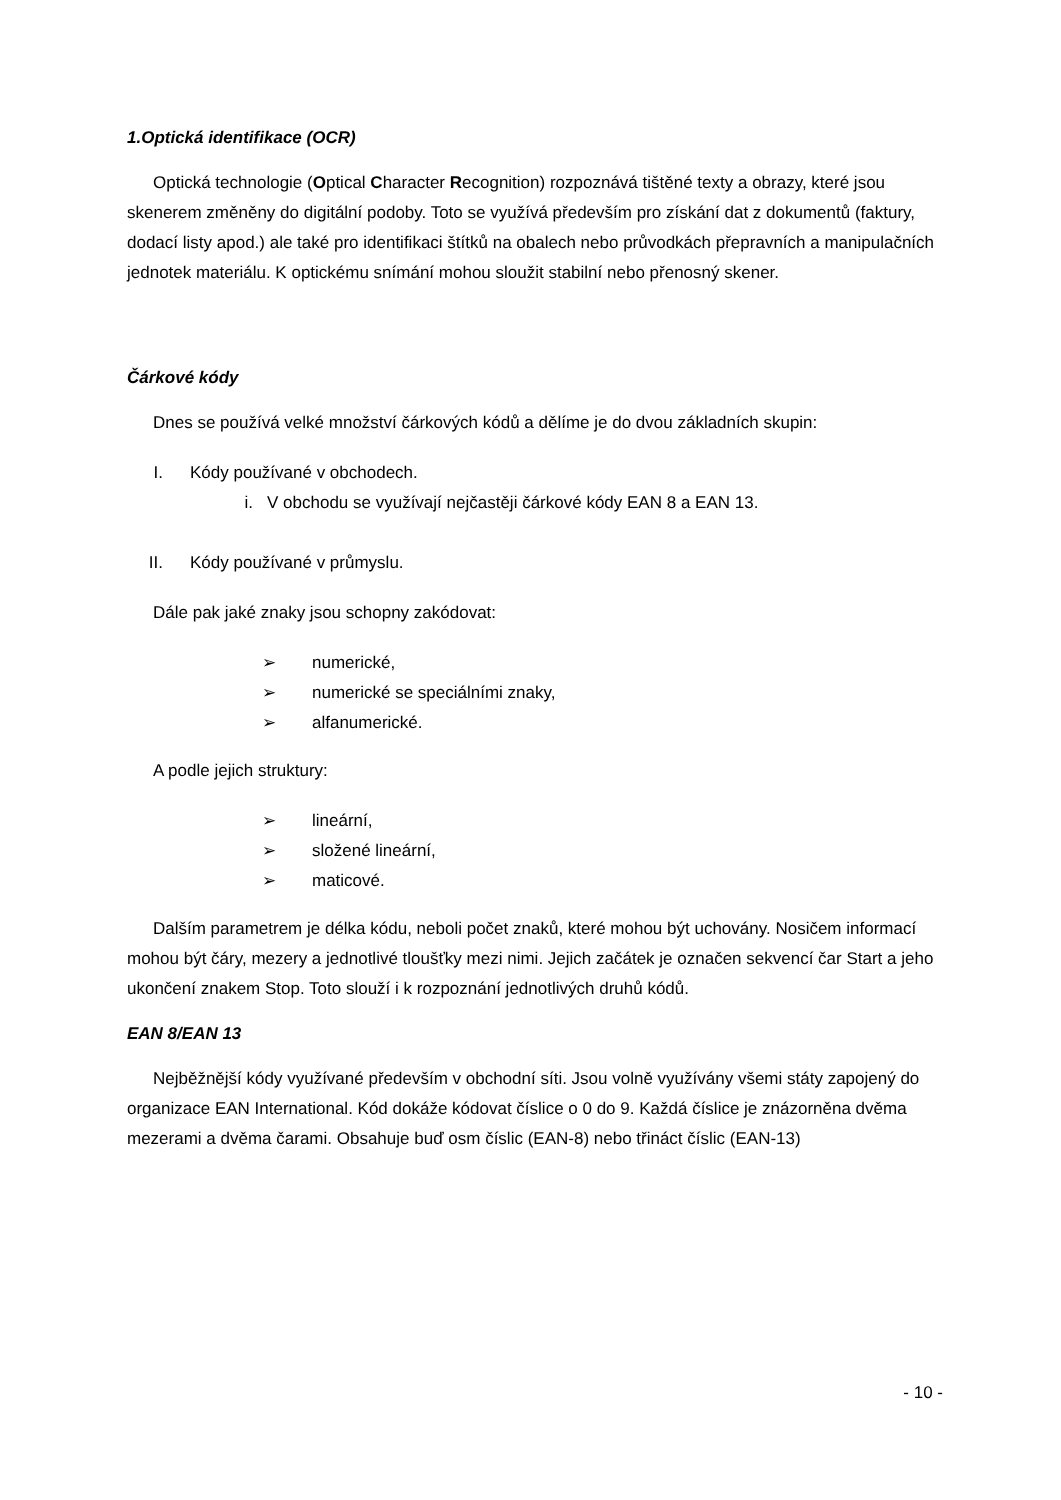1.Optická identifikace (OCR)
Optická technologie (Optical Character Recognition) rozpoznává tištěné texty a obrazy, které jsou skenerem změněny do digitální podoby. Toto se využívá především pro získání dat z dokumentů (faktury, dodací listy apod.) ale také pro identifikaci štítků na obalech nebo průvodkách přepravních a manipulačních jednotek materiálu. K optickému snímání mohou sloužit stabilní nebo přenosný skener.
Čárkové kódy
Dnes se používá velké množství čárkových kódů a dělíme je do dvou základních skupin:
I. Kódy používané v obchodech.
i. V obchodu se využívají nejčastěji čárkové kódy EAN 8 a EAN 13.
II. Kódy používané v průmyslu.
Dále pak jaké znaky jsou schopny zakódovat:
➢ numerické,
➢ numerické se speciálními znaky,
➢ alfanumerické.
A podle jejich struktury:
➢ lineární,
➢ složené lineární,
➢ maticové.
Dalším parametrem je délka kódu, neboli počet znaků, které mohou být uchovány. Nosičem informací mohou být čáry, mezery a jednotlivé tloušťky mezi nimi. Jejich začátek je označen sekvencí čar Start a jeho ukončení znakem Stop. Toto slouží i k rozpoznání jednotlivých druhů kódů.
EAN 8/EAN 13
Nejběžnější kódy využívané především v obchodní síti. Jsou volně využívány všemi státy zapojený do organizace EAN International. Kód dokáže kódovat číslice o 0 do 9. Každá číslice je znázorněna dvěma mezerami a dvěma čarami. Obsahuje buď osm číslic (EAN-8) nebo třináct číslic (EAN-13)
- 10 -